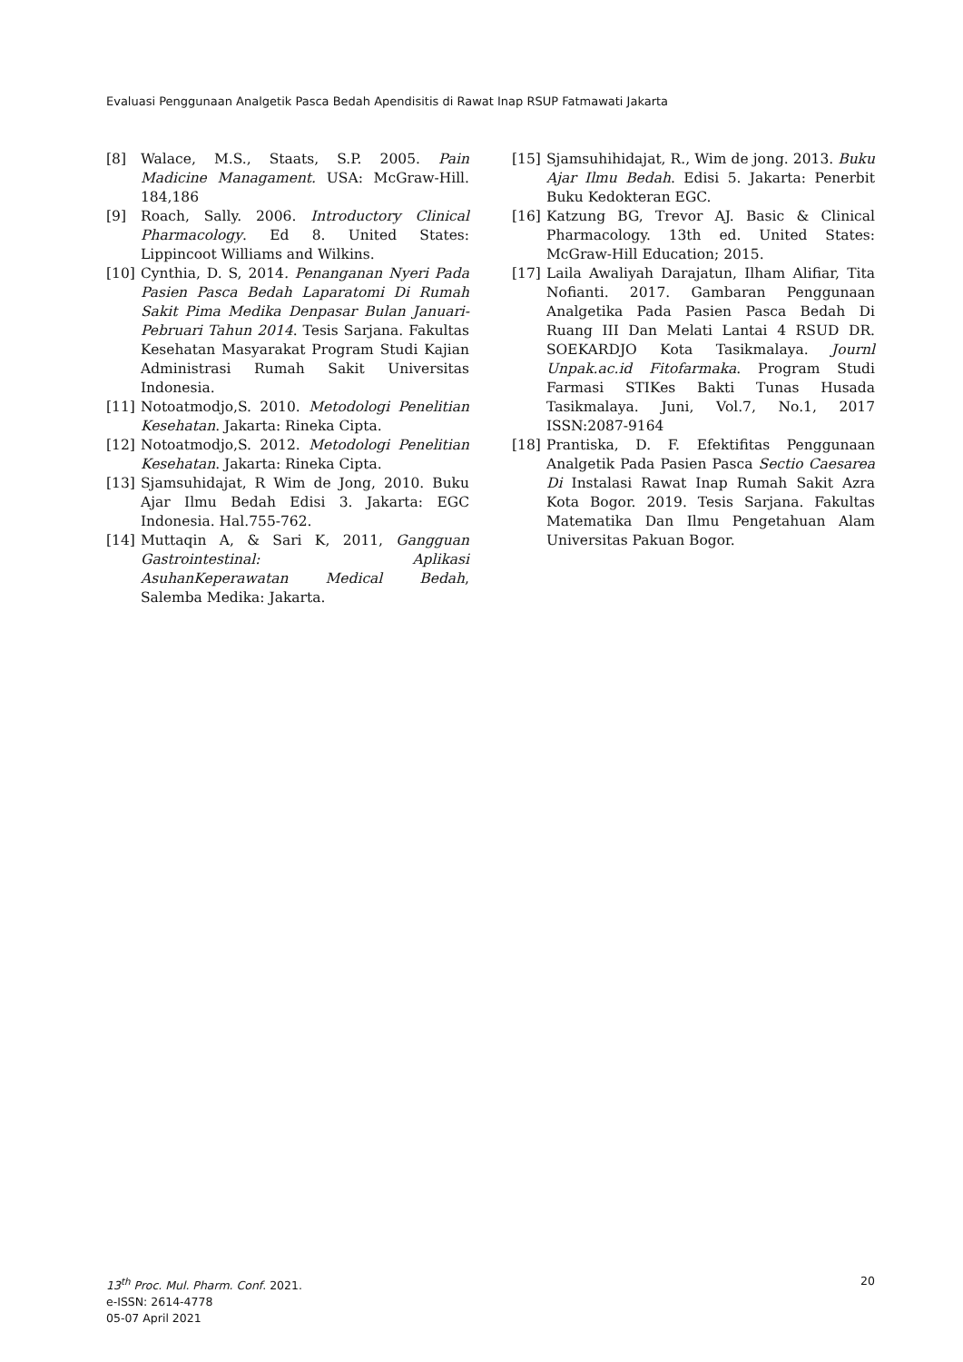Evaluasi Penggunaan Analgetik Pasca Bedah Apendisitis di Rawat Inap RSUP Fatmawati Jakarta
[8] Walace, M.S., Staats, S.P. 2005. Pain Madicine Managament. USA: McGraw-Hill. 184,186
[9] Roach, Sally. 2006. Introductory Clinical Pharmacology. Ed 8. United States: Lippincoot Williams and Wilkins.
[10] Cynthia, D. S, 2014. Penanganan Nyeri Pada Pasien Pasca Bedah Laparatomi Di Rumah Sakit Pima Medika Denpasar Bulan Januari-Pebruari Tahun 2014. Tesis Sarjana. Fakultas Kesehatan Masyarakat Program Studi Kajian Administrasi Rumah Sakit Universitas Indonesia.
[11] Notoatmodjo,S. 2010. Metodologi Penelitian Kesehatan. Jakarta: Rineka Cipta.
[12] Notoatmodjo,S. 2012. Metodologi Penelitian Kesehatan. Jakarta: Rineka Cipta.
[13] Sjamsuhidajat, R Wim de Jong, 2010. Buku Ajar Ilmu Bedah Edisi 3. Jakarta: EGC Indonesia. Hal.755-762.
[14] Muttaqin A, & Sari K, 2011, Gangguan Gastrointestinal: Aplikasi AsuhanKeperawatan Medical Bedah, Salemba Medika: Jakarta.
[15] Sjamsuhihidajat, R., Wim de jong. 2013. Buku Ajar Ilmu Bedah. Edisi 5. Jakarta: Penerbit Buku Kedokteran EGC.
[16] Katzung BG, Trevor AJ. Basic & Clinical Pharmacology. 13th ed. United States: McGraw-Hill Education; 2015.
[17] Laila Awaliyah Darajatun, Ilham Alifiar, Tita Nofianti. 2017. Gambaran Penggunaan Analgetika Pada Pasien Pasca Bedah Di Ruang III Dan Melati Lantai 4 RSUD DR. SOEKARDJO Kota Tasikmalaya. Journl Unpak.ac.id Fitofarmaka. Program Studi Farmasi STIKes Bakti Tunas Husada Tasikmalaya. Juni, Vol.7, No.1, 2017 ISSN:2087-9164
[18] Prantiska, D. F. Efektifitas Penggunaan Analgetik Pada Pasien Pasca Sectio Caesarea Di Instalasi Rawat Inap Rumah Sakit Azra Kota Bogor. 2019. Tesis Sarjana. Fakultas Matematika Dan Ilmu Pengetahuan Alam Universitas Pakuan Bogor.
13<sup>th</sup> Proc. Mul. Pharm. Conf. 2021.
e-ISSN: 2614-4778
05-07 April 2021
20